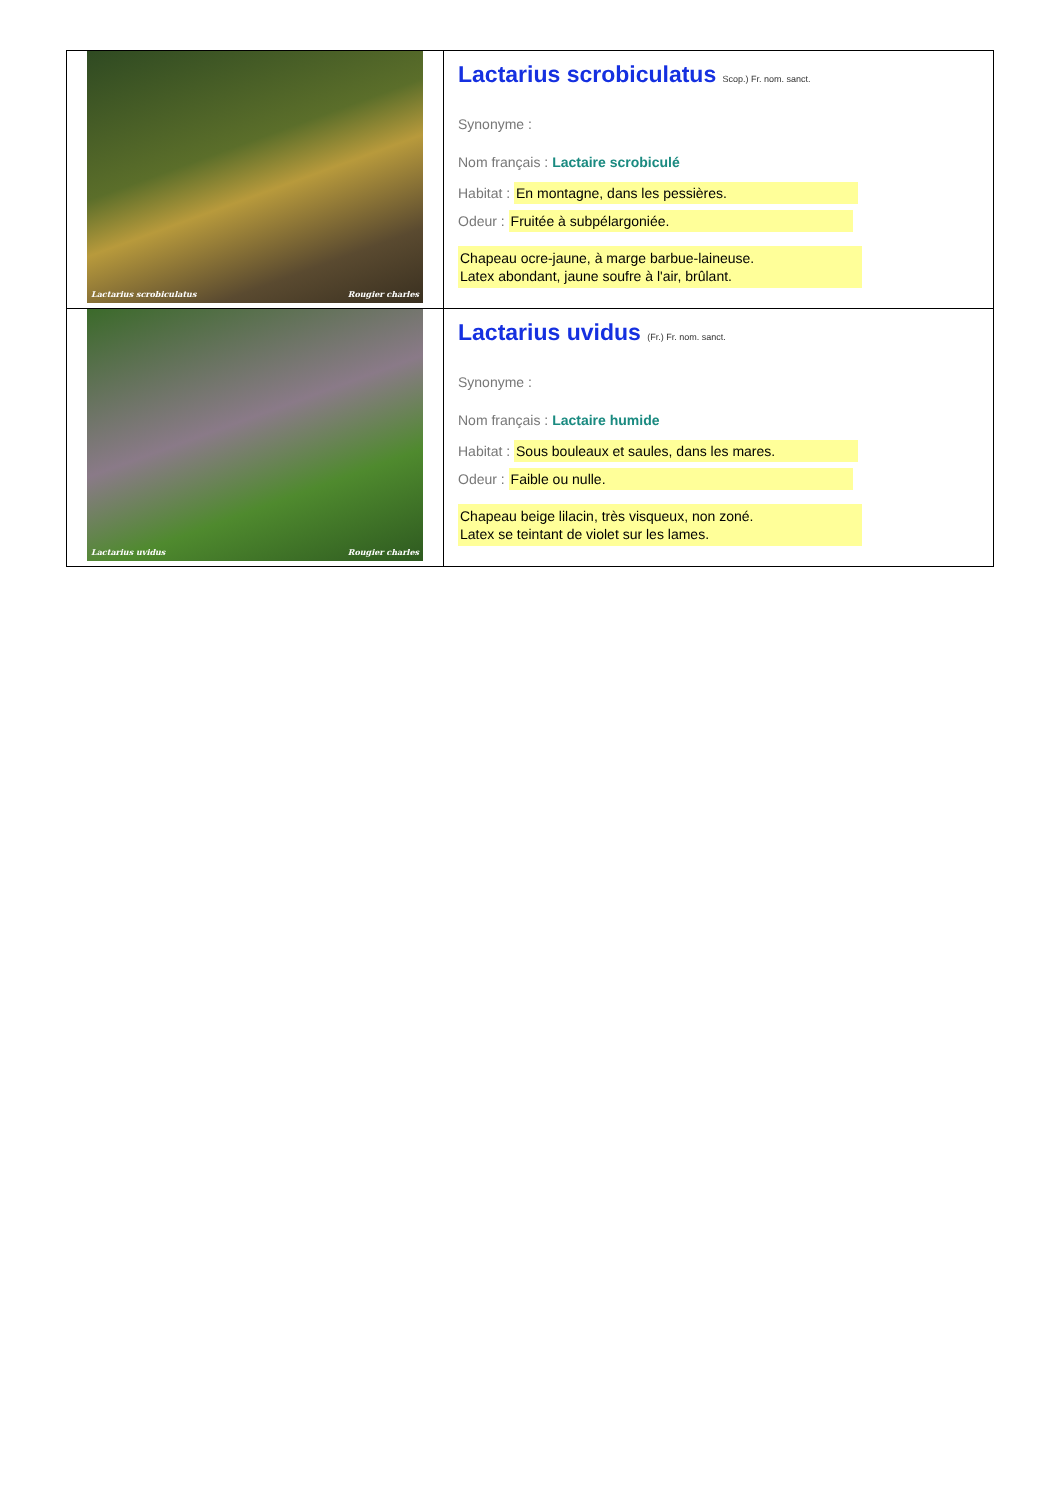| Lactarius scrobiculatus Rougier charles | Lactarius scrobiculatus Scop.) Fr. nom. sanct. Synonyme : Nom français : Lactaire scrobiculé Habitat : En montagne, dans les pessières. Odeur : Fruitée à subpélargoniée. Chapeau ocre-jaune, à marge barbue-laineuse. Latex abondant, jaune soufre à l'air, brûlant. |
| Lactarius uvidus Rougier charles | Lactarius uvidus (Fr.) Fr. nom. sanct. Synonyme : Nom français : Lactaire humide Habitat : Sous bouleaux et saules, dans les mares. Odeur : Faible ou nulle. Chapeau beige lilacin, très visqueux, non zoné. Latex se teintant de violet sur les lames. |